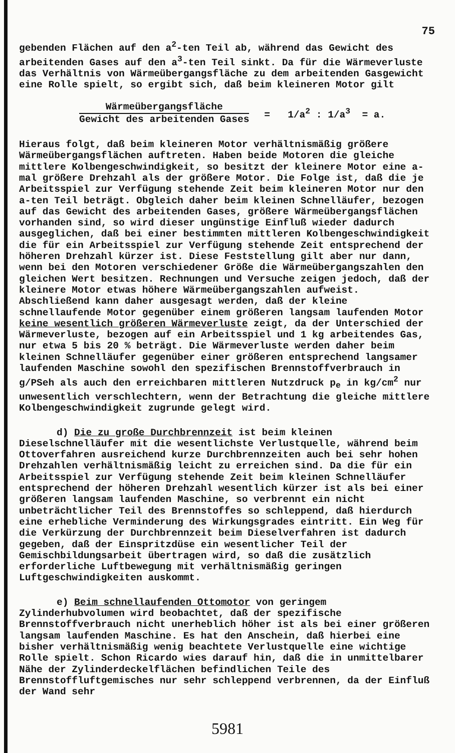75
gebenden Flächen auf den a<sup>2</sup>-ten Teil ab, während das Gewicht des arbeitenden Gases auf den a<sup>3</sup>-ten Teil sinkt. Da für die Wärmeverluste das Verhältnis von Wärmeübergangsfläche zu dem arbeitenden Gasgewicht eine Rolle spielt, so ergibt sich, daß beim kleineren Motor gilt
Wärmeübergangsfläche
Gewicht des arbeitenden Gases
= 1/a<sup>2</sup> : 1/a<sup>3</sup> = a.
Hieraus folgt, daß beim kleineren Motor verhältnismäßig größere Wärmeübergangsflächen auftreten. Haben beide Motoren die gleiche mittlere Kolbengeschwindigkeit, so besitzt der kleinere Motor eine a-mal größere Drehzahl als der größere Motor. Die Folge ist, daß die je Arbeitsspiel zur Verfügung stehende Zeit beim kleineren Motor nur den a-ten Teil beträgt. Obgleich daher beim kleinen Schnelläufer, bezogen auf das Gewicht des arbeitenden Gases, größere Wärmeübergangsflächen vorhanden sind, so wird dieser ungünstige Einfluß wieder dadurch ausgeglichen, daß bei einer bestimmten mittleren Kolbengeschwindigkeit die für ein Arbeitsspiel zur Verfügung stehende Zeit entsprechend der höheren Drehzahl kürzer ist. Diese Feststellung gilt aber nur dann, wenn bei den Motoren verschiedener Größe die Wärmeübergangszahlen den gleichen Wert besitzen. Rechnungen und Versuche zeigen jedoch, daß der kleinere Motor etwas höhere Wärmeübergangszahlen aufweist. Abschließend kann daher ausgesagt werden, daß der kleine schnellaufende Motor gegenüber einem größeren langsam laufenden Motor keine wesentlich größeren Wärmeverluste zeigt, da der Unterschied der Wärmeverluste, bezogen auf ein Arbeitsspiel und 1 kg arbeitendes Gas, nur etwa 5 bis 20 % beträgt. Die Wärmeverluste werden daher beim kleinen Schnelläufer gegenüber einer größeren entsprechend langsamer laufenden Maschine sowohl den spezifischen Brennstoffverbrauch in g/PSeh als auch den erreichbaren mittleren Nutzdruck p<sub>e</sub> in kg/cm<sup>2</sup> nur unwesentlich verschlechtern, wenn der Betrachtung die gleiche mittlere Kolbengeschwindigkeit zugrunde gelegt wird.
d) Die zu große Durchbrennzeit ist beim kleinen Dieselschnelläufer mit die wesentlichste Verlustquelle, während beim Ottoverfahren ausreichend kurze Durchbrennzeiten auch bei sehr hohen Drehzahlen verhältnismäßig leicht zu erreichen sind. Da die für ein Arbeitsspiel zur Verfügung stehende Zeit beim kleinen Schnelläufer entsprechend der höheren Drehzahl wesentlich kürzer ist als bei einer größeren langsam laufenden Maschine, so verbrennt ein nicht unbeträchtlicher Teil des Brennstoffes so schleppend, daß hierdurch eine erhebliche Verminderung des Wirkungsgrades eintritt. Ein Weg für die Verkürzung der Durchbrennzeit beim Dieselverfahren ist dadurch gegeben, daß der Einspritzdüse ein wesentlicher Teil der Gemischbildungsarbeit übertragen wird, so daß die zusätzlich erforderliche Luftbewegung mit verhältnismäßig geringen Luftgeschwindigkeiten auskommt.
e) Beim schnellaufenden Ottomotor von geringem Zylinderhubvolumen wird beobachtet, daß der spezifische Brennstoffverbrauch nicht unerheblich höher ist als bei einer größeren langsam laufenden Maschine. Es hat den Anschein, daß hierbei eine bisher verhältnismäßig wenig beachtete Verlustquelle eine wichtige Rolle spielt. Schon Ricardo wies darauf hin, daß die in unmittelbarer Nähe der Zylinderdeckelflächen befindlichen Teile des Brennstoffluftgemisches nur sehr schleppend verbrennen, da der Einfluß der Wand sehr
5981